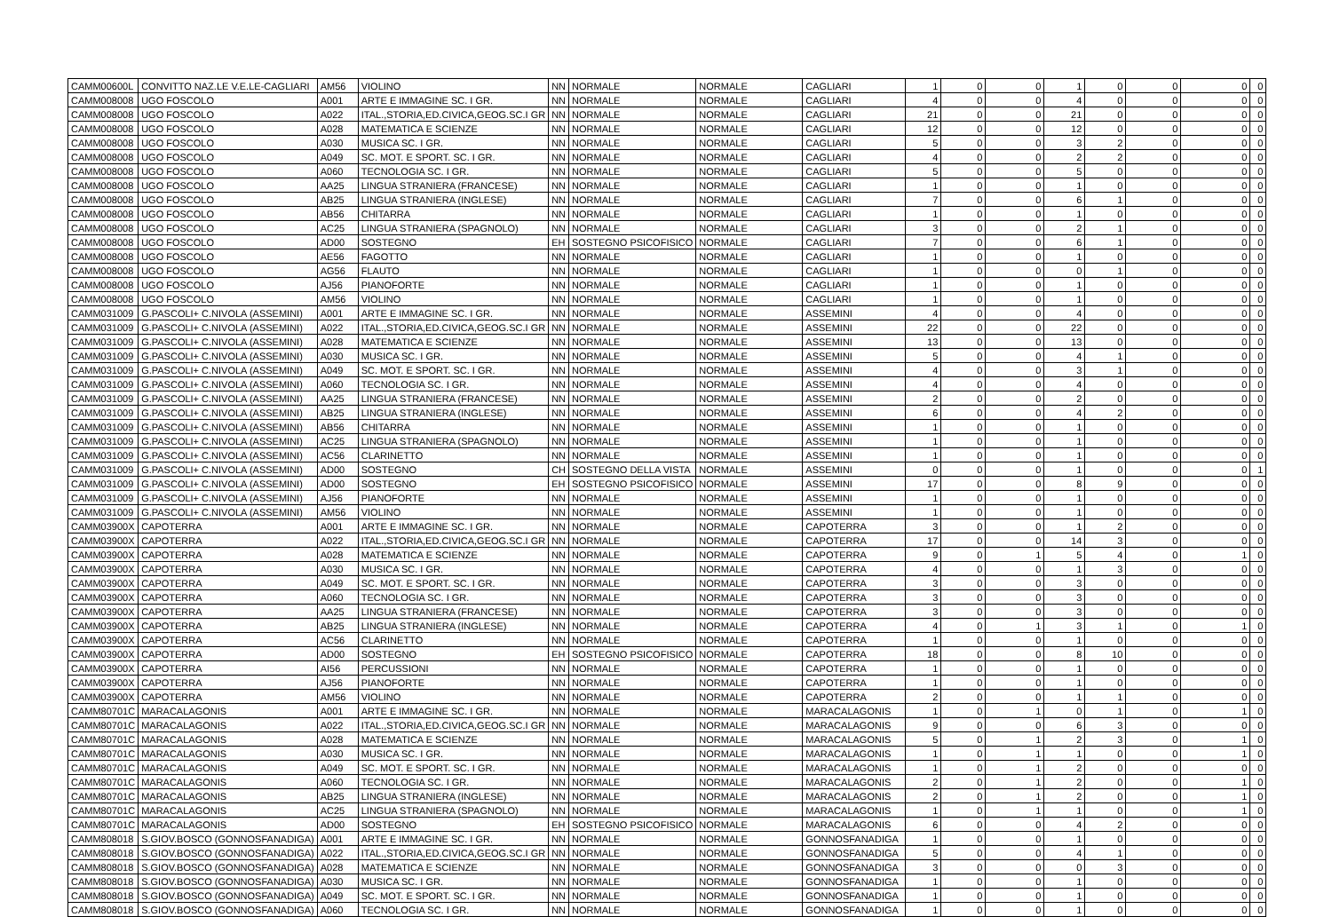| CAMM00600L | CONVITTO NAZ.LE V.E.LE-CAGLIARI | AM56 | VIOLINO | NN | NORMALE | NORMALE | CAGLIARI | 1 | 0 | 0 | 1 | 0 | 0 | 0 | 0 |
| CAMM008008 | UGO FOSCOLO | A001 | ARTE E IMMAGINE SC. I GR. | NN | NORMALE | NORMALE | CAGLIARI | 4 | 0 | 0 | 4 | 0 | 0 | 0 | 0 |
| CAMM008008 | UGO FOSCOLO | A022 | ITAL.,STORIA,ED.CIVICA,GEOG.SC.I GR | NN | NORMALE | NORMALE | CAGLIARI | 21 | 0 | 0 | 21 | 0 | 0 | 0 | 0 |
| CAMM008008 | UGO FOSCOLO | A028 | MATEMATICA E SCIENZE | NN | NORMALE | NORMALE | CAGLIARI | 12 | 0 | 0 | 12 | 0 | 0 | 0 | 0 |
| CAMM008008 | UGO FOSCOLO | A030 | MUSICA SC. I GR. | NN | NORMALE | NORMALE | CAGLIARI | 5 | 0 | 0 | 3 | 2 | 0 | 0 | 0 |
| CAMM008008 | UGO FOSCOLO | A049 | SC. MOT. E SPORT. SC. I GR. | NN | NORMALE | NORMALE | CAGLIARI | 4 | 0 | 0 | 2 | 2 | 0 | 0 | 0 |
| CAMM008008 | UGO FOSCOLO | A060 | TECNOLOGIA SC. I GR. | NN | NORMALE | NORMALE | CAGLIARI | 5 | 0 | 0 | 5 | 0 | 0 | 0 | 0 |
| CAMM008008 | UGO FOSCOLO | AA25 | LINGUA STRANIERA (FRANCESE) | NN | NORMALE | NORMALE | CAGLIARI | 1 | 0 | 0 | 1 | 0 | 0 | 0 | 0 |
| CAMM008008 | UGO FOSCOLO | AB25 | LINGUA STRANIERA (INGLESE) | NN | NORMALE | NORMALE | CAGLIARI | 7 | 0 | 0 | 6 | 1 | 0 | 0 | 0 |
| CAMM008008 | UGO FOSCOLO | AB56 | CHITARRA | NN | NORMALE | NORMALE | CAGLIARI | 1 | 0 | 0 | 1 | 0 | 0 | 0 | 0 |
| CAMM008008 | UGO FOSCOLO | AC25 | LINGUA STRANIERA (SPAGNOLO) | NN | NORMALE | NORMALE | CAGLIARI | 3 | 0 | 0 | 2 | 1 | 0 | 0 | 0 |
| CAMM008008 | UGO FOSCOLO | AD00 | SOSTEGNO | EH | SOSTEGNO PSICOFISICO | NORMALE | CAGLIARI | 7 | 0 | 0 | 6 | 1 | 0 | 0 | 0 |
| CAMM008008 | UGO FOSCOLO | AE56 | FAGOTTO | NN | NORMALE | NORMALE | CAGLIARI | 1 | 0 | 0 | 1 | 0 | 0 | 0 | 0 |
| CAMM008008 | UGO FOSCOLO | AG56 | FLAUTO | NN | NORMALE | NORMALE | CAGLIARI | 1 | 0 | 0 | 0 | 1 | 0 | 0 | 0 |
| CAMM008008 | UGO FOSCOLO | AJ56 | PIANOFORTE | NN | NORMALE | NORMALE | CAGLIARI | 1 | 0 | 0 | 1 | 0 | 0 | 0 | 0 |
| CAMM008008 | UGO FOSCOLO | AM56 | VIOLINO | NN | NORMALE | NORMALE | CAGLIARI | 1 | 0 | 0 | 1 | 0 | 0 | 0 | 0 |
| CAMM031009 | G.PASCOLI+ C.NIVOLA (ASSEMINI) | A001 | ARTE E IMMAGINE SC. I GR. | NN | NORMALE | NORMALE | ASSEMINI | 4 | 0 | 0 | 4 | 0 | 0 | 0 | 0 |
| CAMM031009 | G.PASCOLI+ C.NIVOLA (ASSEMINI) | A022 | ITAL.,STORIA,ED.CIVICA,GEOG.SC.I GR | NN | NORMALE | NORMALE | ASSEMINI | 22 | 0 | 0 | 22 | 0 | 0 | 0 | 0 |
| CAMM031009 | G.PASCOLI+ C.NIVOLA (ASSEMINI) | A028 | MATEMATICA E SCIENZE | NN | NORMALE | NORMALE | ASSEMINI | 13 | 0 | 0 | 13 | 0 | 0 | 0 | 0 |
| CAMM031009 | G.PASCOLI+ C.NIVOLA (ASSEMINI) | A030 | MUSICA SC. I GR. | NN | NORMALE | NORMALE | ASSEMINI | 5 | 0 | 0 | 4 | 1 | 0 | 0 | 0 |
| CAMM031009 | G.PASCOLI+ C.NIVOLA (ASSEMINI) | A049 | SC. MOT. E SPORT. SC. I GR. | NN | NORMALE | NORMALE | ASSEMINI | 4 | 0 | 0 | 3 | 1 | 0 | 0 | 0 |
| CAMM031009 | G.PASCOLI+ C.NIVOLA (ASSEMINI) | A060 | TECNOLOGIA SC. I GR. | NN | NORMALE | NORMALE | ASSEMINI | 4 | 0 | 0 | 4 | 0 | 0 | 0 | 0 |
| CAMM031009 | G.PASCOLI+ C.NIVOLA (ASSEMINI) | AA25 | LINGUA STRANIERA (FRANCESE) | NN | NORMALE | NORMALE | ASSEMINI | 2 | 0 | 0 | 2 | 0 | 0 | 0 | 0 |
| CAMM031009 | G.PASCOLI+ C.NIVOLA (ASSEMINI) | AB25 | LINGUA STRANIERA (INGLESE) | NN | NORMALE | NORMALE | ASSEMINI | 6 | 0 | 0 | 4 | 2 | 0 | 0 | 0 |
| CAMM031009 | G.PASCOLI+ C.NIVOLA (ASSEMINI) | AB56 | CHITARRA | NN | NORMALE | NORMALE | ASSEMINI | 1 | 0 | 0 | 1 | 0 | 0 | 0 | 0 |
| CAMM031009 | G.PASCOLI+ C.NIVOLA (ASSEMINI) | AC25 | LINGUA STRANIERA (SPAGNOLO) | NN | NORMALE | NORMALE | ASSEMINI | 1 | 0 | 0 | 1 | 0 | 0 | 0 | 0 |
| CAMM031009 | G.PASCOLI+ C.NIVOLA (ASSEMINI) | AC56 | CLARINETTO | NN | NORMALE | NORMALE | ASSEMINI | 1 | 0 | 0 | 1 | 0 | 0 | 0 | 0 |
| CAMM031009 | G.PASCOLI+ C.NIVOLA (ASSEMINI) | AD00 | SOSTEGNO | CH | SOSTEGNO DELLA VISTA | NORMALE | ASSEMINI | 0 | 0 | 0 | 1 | 0 | 0 | 0 | 1 |
| CAMM031009 | G.PASCOLI+ C.NIVOLA (ASSEMINI) | AD00 | SOSTEGNO | EH | SOSTEGNO PSICOFISICO | NORMALE | ASSEMINI | 17 | 0 | 0 | 8 | 9 | 0 | 0 | 0 |
| CAMM031009 | G.PASCOLI+ C.NIVOLA (ASSEMINI) | AJ56 | PIANOFORTE | NN | NORMALE | NORMALE | ASSEMINI | 1 | 0 | 0 | 1 | 0 | 0 | 0 | 0 |
| CAMM031009 | G.PASCOLI+ C.NIVOLA (ASSEMINI) | AM56 | VIOLINO | NN | NORMALE | NORMALE | ASSEMINI | 1 | 0 | 0 | 1 | 0 | 0 | 0 | 0 |
| CAMM03900X | CAPOTERRA | A001 | ARTE E IMMAGINE SC. I GR. | NN | NORMALE | NORMALE | CAPOTERRA | 3 | 0 | 0 | 1 | 2 | 0 | 0 | 0 |
| CAMM03900X | CAPOTERRA | A022 | ITAL.,STORIA,ED.CIVICA,GEOG.SC.I GR | NN | NORMALE | NORMALE | CAPOTERRA | 17 | 0 | 0 | 14 | 3 | 0 | 0 | 0 |
| CAMM03900X | CAPOTERRA | A028 | MATEMATICA E SCIENZE | NN | NORMALE | NORMALE | CAPOTERRA | 9 | 0 | 1 | 5 | 4 | 0 | 1 | 0 |
| CAMM03900X | CAPOTERRA | A030 | MUSICA SC. I GR. | NN | NORMALE | NORMALE | CAPOTERRA | 4 | 0 | 0 | 1 | 3 | 0 | 0 | 0 |
| CAMM03900X | CAPOTERRA | A049 | SC. MOT. E SPORT. SC. I GR. | NN | NORMALE | NORMALE | CAPOTERRA | 3 | 0 | 0 | 3 | 0 | 0 | 0 | 0 |
| CAMM03900X | CAPOTERRA | A060 | TECNOLOGIA SC. I GR. | NN | NORMALE | NORMALE | CAPOTERRA | 3 | 0 | 0 | 3 | 0 | 0 | 0 | 0 |
| CAMM03900X | CAPOTERRA | AA25 | LINGUA STRANIERA (FRANCESE) | NN | NORMALE | NORMALE | CAPOTERRA | 3 | 0 | 0 | 3 | 0 | 0 | 0 | 0 |
| CAMM03900X | CAPOTERRA | AB25 | LINGUA STRANIERA (INGLESE) | NN | NORMALE | NORMALE | CAPOTERRA | 4 | 0 | 1 | 3 | 1 | 0 | 1 | 0 |
| CAMM03900X | CAPOTERRA | AC56 | CLARINETTO | NN | NORMALE | NORMALE | CAPOTERRA | 1 | 0 | 0 | 1 | 0 | 0 | 0 | 0 |
| CAMM03900X | CAPOTERRA | AD00 | SOSTEGNO | EH | SOSTEGNO PSICOFISICO | NORMALE | CAPOTERRA | 18 | 0 | 0 | 8 | 10 | 0 | 0 | 0 |
| CAMM03900X | CAPOTERRA | AI56 | PERCUSSIONI | NN | NORMALE | NORMALE | CAPOTERRA | 1 | 0 | 0 | 1 | 0 | 0 | 0 | 0 |
| CAMM03900X | CAPOTERRA | AJ56 | PIANOFORTE | NN | NORMALE | NORMALE | CAPOTERRA | 1 | 0 | 0 | 1 | 0 | 0 | 0 | 0 |
| CAMM03900X | CAPOTERRA | AM56 | VIOLINO | NN | NORMALE | NORMALE | CAPOTERRA | 2 | 0 | 0 | 1 | 1 | 0 | 0 | 0 |
| CAMM80701C | MARACALAGONIS | A001 | ARTE E IMMAGINE SC. I GR. | NN | NORMALE | NORMALE | MARACALAGONIS | 1 | 0 | 1 | 0 | 1 | 0 | 1 | 0 |
| CAMM80701C | MARACALAGONIS | A022 | ITAL.,STORIA,ED.CIVICA,GEOG.SC.I GR | NN | NORMALE | NORMALE | MARACALAGONIS | 9 | 0 | 0 | 6 | 3 | 0 | 0 | 0 |
| CAMM80701C | MARACALAGONIS | A028 | MATEMATICA E SCIENZE | NN | NORMALE | NORMALE | MARACALAGONIS | 5 | 0 | 1 | 2 | 3 | 0 | 1 | 0 |
| CAMM80701C | MARACALAGONIS | A030 | MUSICA SC. I GR. | NN | NORMALE | NORMALE | MARACALAGONIS | 1 | 0 | 1 | 1 | 0 | 0 | 1 | 0 |
| CAMM80701C | MARACALAGONIS | A049 | SC. MOT. E SPORT. SC. I GR. | NN | NORMALE | NORMALE | MARACALAGONIS | 1 | 0 | 1 | 2 | 0 | 0 | 0 | 0 |
| CAMM80701C | MARACALAGONIS | A060 | TECNOLOGIA SC. I GR. | NN | NORMALE | NORMALE | MARACALAGONIS | 2 | 0 | 1 | 2 | 0 | 0 | 1 | 0 |
| CAMM80701C | MARACALAGONIS | AB25 | LINGUA STRANIERA (INGLESE) | NN | NORMALE | NORMALE | MARACALAGONIS | 2 | 0 | 1 | 2 | 0 | 0 | 1 | 0 |
| CAMM80701C | MARACALAGONIS | AC25 | LINGUA STRANIERA (SPAGNOLO) | NN | NORMALE | NORMALE | MARACALAGONIS | 1 | 0 | 1 | 1 | 0 | 0 | 1 | 0 |
| CAMM80701C | MARACALAGONIS | AD00 | SOSTEGNO | EH | SOSTEGNO PSICOFISICO | NORMALE | MARACALAGONIS | 6 | 0 | 0 | 4 | 2 | 0 | 0 | 0 |
| CAMM808018 | S.GIOV.BOSCO (GONNOSFANADIGA) | A001 | ARTE E IMMAGINE SC. I GR. | NN | NORMALE | NORMALE | GONNOSFANADIGA | 1 | 0 | 0 | 1 | 0 | 0 | 0 | 0 |
| CAMM808018 | S.GIOV.BOSCO (GONNOSFANADIGA) | A022 | ITAL.,STORIA,ED.CIVICA,GEOG.SC.I GR | NN | NORMALE | NORMALE | GONNOSFANADIGA | 5 | 0 | 0 | 4 | 1 | 0 | 0 | 0 |
| CAMM808018 | S.GIOV.BOSCO (GONNOSFANADIGA) | A028 | MATEMATICA E SCIENZE | NN | NORMALE | NORMALE | GONNOSFANADIGA | 3 | 0 | 0 | 0 | 3 | 0 | 0 | 0 |
| CAMM808018 | S.GIOV.BOSCO (GONNOSFANADIGA) | A030 | MUSICA SC. I GR. | NN | NORMALE | NORMALE | GONNOSFANADIGA | 1 | 0 | 0 | 1 | 0 | 0 | 0 | 0 |
| CAMM808018 | S.GIOV.BOSCO (GONNOSFANADIGA) | A049 | SC. MOT. E SPORT. SC. I GR. | NN | NORMALE | NORMALE | GONNOSFANADIGA | 1 | 0 | 0 | 1 | 0 | 0 | 0 | 0 |
| CAMM808018 | S.GIOV.BOSCO (GONNOSFANADIGA) | A060 | TECNOLOGIA SC. I GR. | NN | NORMALE | NORMALE | GONNOSFANADIGA | 1 | 0 | 0 | 1 | 0 | 0 | 0 | 0 |